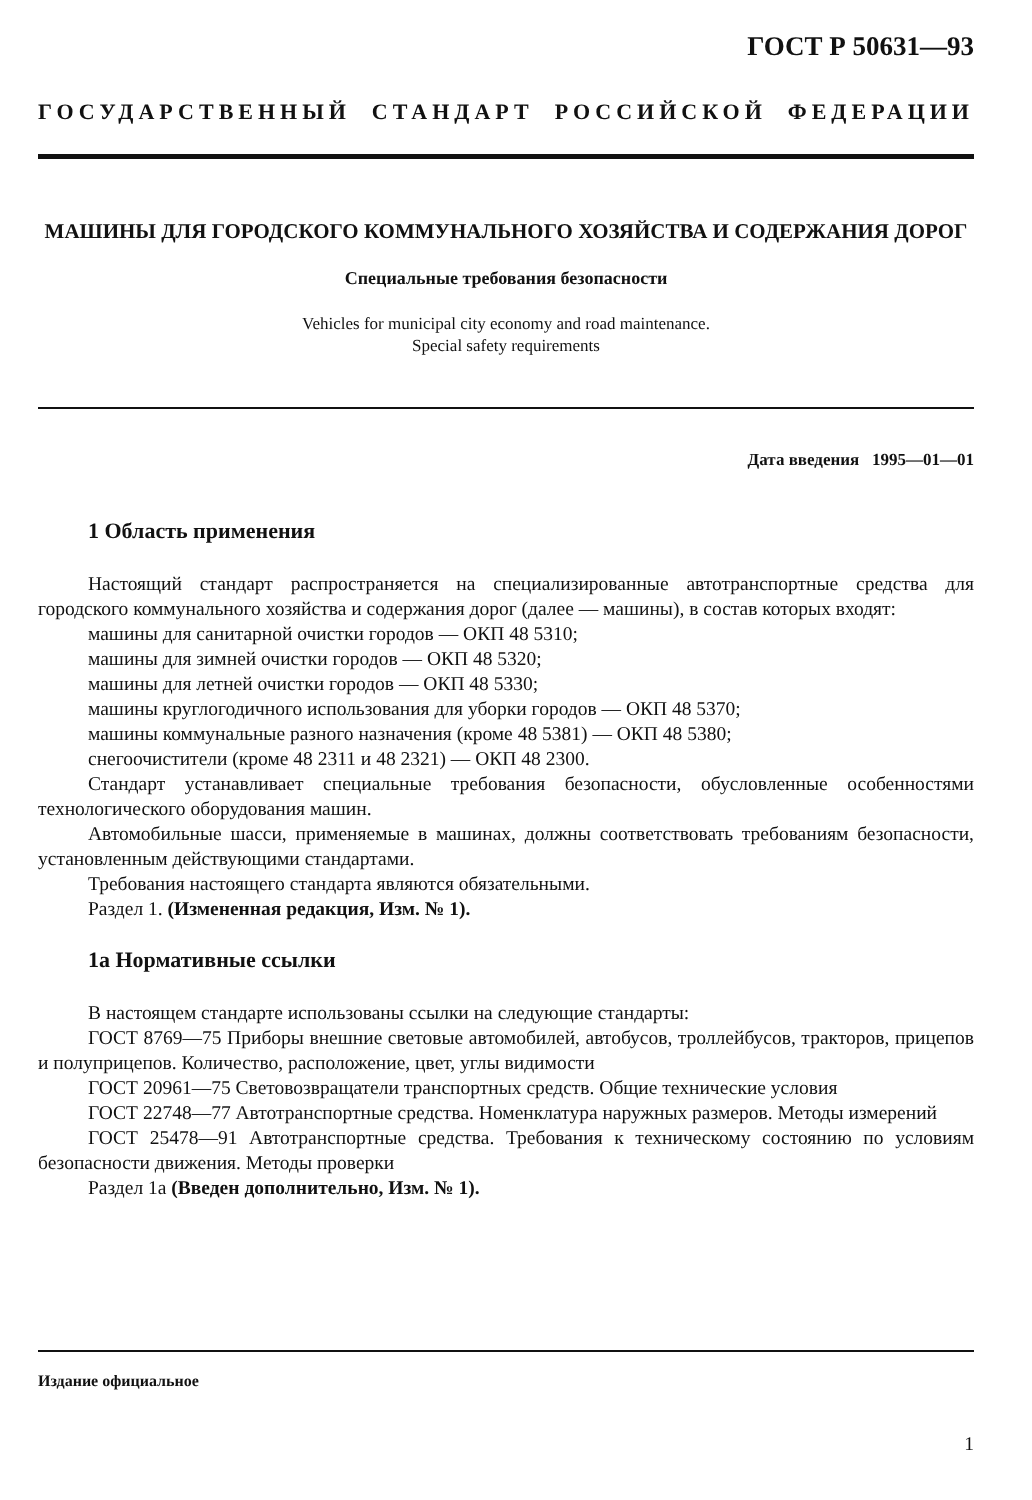ГОСТ Р 50631—93
ГОСУДАРСТВЕННЫЙ СТАНДАРТ РОССИЙСКОЙ ФЕДЕРАЦИИ
МАШИНЫ ДЛЯ ГОРОДСКОГО КОММУНАЛЬНОГО ХОЗЯЙСТВА И СОДЕРЖАНИЯ ДОРОГ
Специальные требования безопасности
Vehicles for municipal city economy and road maintenance.
Special safety requirements
Дата введения 1995—01—01
1 Область применения
Настоящий стандарт распространяется на специализированные автотранспортные средства для городского коммунального хозяйства и содержания дорог (далее — машины), в состав которых входят:
машины для санитарной очистки городов — ОКП 48 5310;
машины для зимней очистки городов — ОКП 48 5320;
машины для летней очистки городов — ОКП 48 5330;
машины круглогодичного использования для уборки городов — ОКП 48 5370;
машины коммунальные разного назначения (кроме 48 5381) — ОКП 48 5380;
снегоочистители (кроме 48 2311 и 48 2321) — ОКП 48 2300.
Стандарт устанавливает специальные требования безопасности, обусловленные особенностями технологического оборудования машин.
Автомобильные шасси, применяемые в машинах, должны соответствовать требованиям безопасности, установленным действующими стандартами.
Требования настоящего стандарта являются обязательными.
Раздел 1. (Измененная редакция, Изм. № 1).
1а Нормативные ссылки
В настоящем стандарте использованы ссылки на следующие стандарты:
ГОСТ 8769—75 Приборы внешние световые автомобилей, автобусов, троллейбусов, тракторов, прицепов и полуприцепов. Количество, расположение, цвет, углы видимости
ГОСТ 20961—75 Световозвращатели транспортных средств. Общие технические условия
ГОСТ 22748—77 Автотранспортные средства. Номенклатура наружных размеров. Методы измерений
ГОСТ 25478—91 Автотранспортные средства. Требования к техническому состоянию по условиям безопасности движения. Методы проверки
Раздел 1а (Введен дополнительно, Изм. № 1).
Издание официальное
1